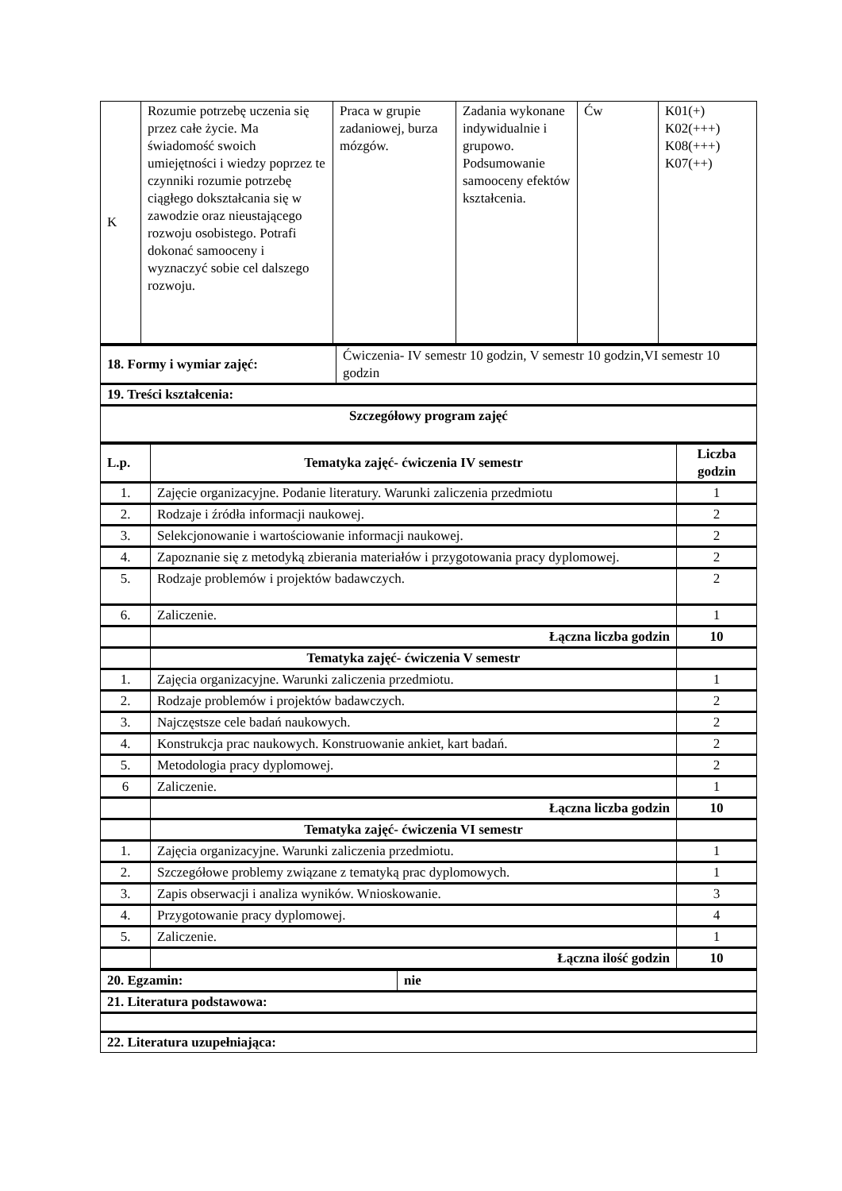| K | Rozumie potrzebę uczenia się przez całe życie. Ma świadomość swoich umiejętności i wiedzy poprzez te czynniki rozumie potrzebę ciągłego dokształcania się w zawodzie oraz nieustającego rozwoju osobistego. Potrafi dokonać samooceny i wyznaczyć sobie cel dalszego rozwoju. | Praca w grupie zadaniowej, burza mózgów. | Zadania wykonane indywidualnie i grupowo. Podsumowanie samooceny efektów kształcenia. | Ćw | K01(+) K02(+++) K08(+++) K07(++) |
| 18. Formy i wymiar zajęć: | Ćwiczenia- IV semestr 10 godzin, V semestr 10 godzin,VI semestr 10 godzin |
| 19. Treści kształcenia: | |
| Szczegółowy program zajęć | |
| L.p. | Tematyka zajęć- ćwiczenia IV semestr | Liczba godzin |
| --- | --- | --- |
| 1. | Zajęcie organizacyjne. Podanie literatury. Warunki zaliczenia przedmiotu | 1 |
| 2. | Rodzaje i źródła informacji naukowej. | 2 |
| 3. | Selekcjonowanie i wartościowanie informacji naukowej. | 2 |
| 4. | Zapoznanie się z metodyką zbierania materiałów i przygotowania pracy dyplomowej. | 2 |
| 5. | Rodzaje problemów i projektów badawczych. | 2 |
| 6. | Zaliczenie. | 1 |
| | Łączna liczba godzin | 10 |
| | Tematyka zajęć- ćwiczenia V semestr | |
| 1. | Zajęcia organizacyjne. Warunki zaliczenia przedmiotu. | 1 |
| 2. | Rodzaje problemów i projektów badawczych. | 2 |
| 3. | Najczęstsze cele badań naukowych. | 2 |
| 4. | Konstrukcja prac naukowych. Konstruowanie ankiet, kart badań. | 2 |
| 5. | Metodologia pracy dyplomowej. | 2 |
| 6 | Zaliczenie. | 1 |
| | Łączna liczba godzin | 10 |
| | Tematyka zajęć- ćwiczenia VI semestr | |
| 1. | Zajęcia organizacyjne. Warunki zaliczenia przedmiotu. | 1 |
| 2. | Szczegółowe problemy związane z tematyką prac dyplomowych. | 1 |
| 3. | Zapis obserwacji i analiza wyników. Wnioskowanie. | 3 |
| 4. | Przygotowanie pracy dyplomowej. | 4 |
| 5. | Zaliczenie. | 1 |
| | Łączna ilość godzin | 10 |
| 20. Egzamin: | nie |
| 21. Literatura podstawowa: | |
| 22. Literatura uzupełniająca: | |